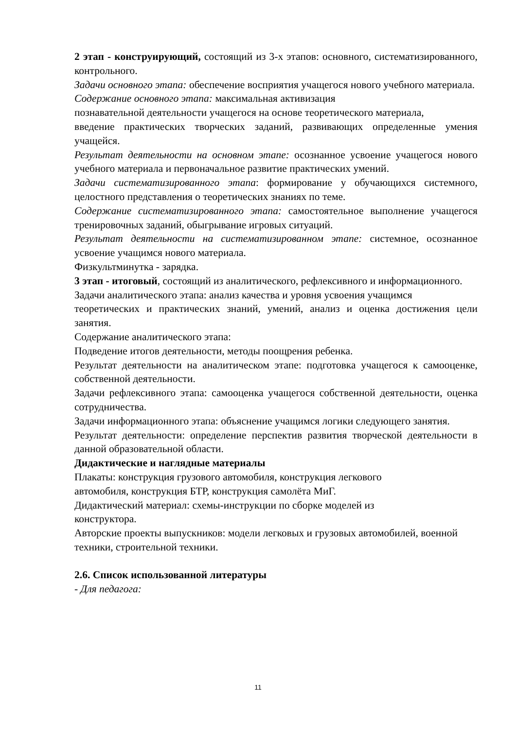2 этап - конструирующий, состоящий из 3-х этапов: основного, систематизированного, контрольного.
Задачи основного этапа: обеспечение восприятия учащегося нового учебного материала.
Содержание основного этапа: максимальная активизация
познавательной деятельности учащегося на основе теоретического материала,
введение практических творческих заданий, развивающих определенные умения учащейся.
Результат деятельности на основном этапе: осознанное усвоение учащегося нового учебного материала и первоначальное развитие практических умений.
Задачи систематизированного этапа: формирование у обучающихся системного, целостного представления о теоретических знаниях по теме.
Содержание систематизированного этапа: самостоятельное выполнение учащегося тренировочных заданий, обыгрывание игровых ситуаций.
Результат деятельности на систематизированном этапе: системное, осознанное усвоение учащимся нового материала.
Физкультминутка - зарядка.
3 этап - итоговый, состоящий из аналитического, рефлексивного и информационного.
Задачи аналитического этапа: анализ качества и уровня усвоения учащимся
теоретических и практических знаний, умений, анализ и оценка достижения цели занятия.
Содержание аналитического этапа:
Подведение итогов деятельности, методы поощрения ребенка.
Результат деятельности на аналитическом этапе: подготовка учащегося к самооценке, собственной деятельности.
Задачи рефлексивного этапа: самооценка учащегося собственной деятельности, оценка сотрудничества.
Задачи информационного этапа: объяснение учащимся логики следующего занятия.
Результат деятельности: определение перспектив развития творческой деятельности в данной образовательной области.
Дидактические и наглядные материалы
Плакаты: конструкция грузового автомобиля, конструкция легкового
автомобиля, конструкция БТР, конструкция самолёта МиГ.
Дидактический материал: схемы-инструкции по сборке моделей из
конструктора.
Авторские проекты выпускников: модели легковых и грузовых автомобилей, военной техники, строительной техники.
2.6. Список использованной литературы
- Для педагога:
11